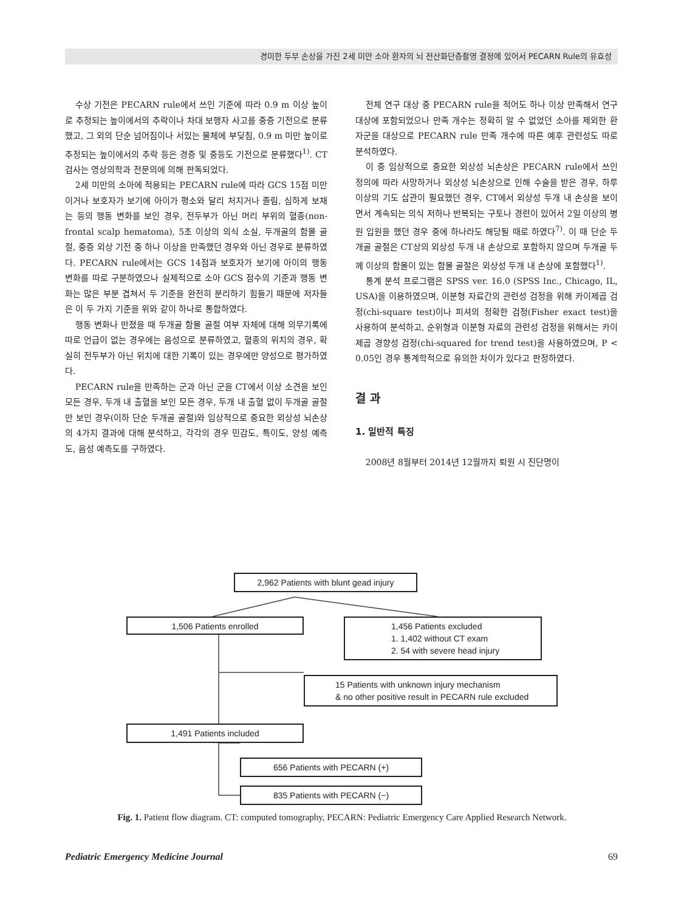경미한 두부 손상을 가진 2세 미만 소아 환자의 뇌 전산화단층촬영 결정에 있어서 PECARN Rule의 유효성
수상 기전은 PECARN rule에서 쓰인 기준에 따라 0.9 m 이상 높이로 추정되는 높이에서의 추락이나 차대 보행자 사고를 중증 기전으로 분류했고, 그 외의 단순 넘어짐이나 서있는 물체에 부딪침, 0.9 m 미만 높이로 추정되는 높이에서의 추락 등은 경증 및 중등도 기전으로 분류했다<sup>1)</sup>. CT 검사는 영상의학과 전문의에 의해 판독되었다.
2세 미만의 소아에 적용되는 PECARN rule에 따라 GCS 15점 미만이거나 보호자가 보기에 아이가 평소와 달리 처지거나 졸림, 심하게 보채는 등의 행동 변화를 보인 경우, 전두부가 아닌 머리 부위의 혈종(non-frontal scalp hematoma), 5초 이상의 의식 소실, 두개골의 함몰 골절, 중증 외상 기전 중 하나 이상을 만족했던 경우와 아닌 경우로 분류하였다. PECARN rule에서는 GCS 14점과 보호자가 보기에 아이의 행동 변화를 따로 구분하였으나 실제적으로 소아 GCS 점수의 기준과 행동 변화는 많은 부분 겹쳐서 두 기준을 완전히 분리하기 힘들기 때문에 저자들은 이 두 가지 기준을 위와 같이 하나로 통합하였다.
행동 변화나 만졌을 때 두개골 함몰 골절 여부 자체에 대해 의무기록에 따로 언급이 없는 경우에는 음성으로 분류하였고, 혈종의 위치의 경우, 확실히 전두부가 아닌 위치에 대한 기록이 있는 경우에만 양성으로 평가하였다.
PECARN rule을 만족하는 군과 아닌 군을 CT에서 이상 소견을 보인 모든 경우, 두개 내 출혈을 보인 모든 경우, 두개 내 출혈 없이 두개골 골절만 보인 경우(이하 단순 두개골 골절)와 임상적으로 중요한 외상성 뇌손상의 4가지 결과에 대해 분석하고, 각각의 경우 민감도, 특이도, 양성 예측도, 음성 예측도를 구하였다.
전체 연구 대상 중 PECARN rule을 적어도 하나 이상 만족해서 연구 대상에 포함되었으나 만족 개수는 정확히 알 수 없었던 소아를 제외한 환자군을 대상으로 PECARN rule 만족 개수에 따른 예후 관련성도 따로 분석하였다.
이 중 임상적으로 중요한 외상성 뇌손상은 PECARN rule에서 쓰인 정의에 따라 사망하거나 외상성 뇌손상으로 인해 수술을 받은 경우, 하루 이상의 기도 삽관이 필요했던 경우, CT에서 외상성 두개 내 손상을 보이면서 계속되는 의식 저하나 반복되는 구토나 경련이 있어서 2일 이상의 병원 입원을 했던 경우 중에 하나라도 해당될 때로 하였다<sup>7)</sup>. 이 때 단순 두개골 골절은 CT상의 외상성 두개 내 손상으로 포함하지 않으며 두개골 두께 이상의 함몰이 있는 함몰 골절은 외상성 두개 내 손상에 포함했다<sup>1)</sup>.
통계 분석 프로그램은 SPSS ver. 16.0 (SPSS Inc., Chicago, IL, USA)을 이용하였으며, 이분형 자료간의 관련성 검정을 위해 카이제곱 검정(chi-square test)이나 피셔의 정확한 검정(Fisher exact test)을 사용하여 분석하고, 순위형과 이분형 자료의 관련성 검정을 위해서는 카이제곱 경향성 검정(chi-squared for trend test)을 사용하였으며, P < 0.05인 경우 통계학적으로 유의한 차이가 있다고 판정하였다.
결 과
1. 일반적 특징
2008년 8월부터 2014년 12월까지 퇴원 시 진단명이
2,962 Patients with blunt gead injury
1,506 Patients enrolled
1,456 Patients excluded
1. 1,402 without CT exam
2. 54 with severe head injury
15 Patients with unknown injury mechanism
& no other positive result in PECARN rule excluded
1,491 Patients included
656 Patients with PECARN (+)
835 Patients with PECARN (−)
Fig. 1. Patient flow diagram. CT: computed tomography, PECARN: Pediatric Emergency Care Applied Research Network.
Pediatric Emergency Medicine Journal 69